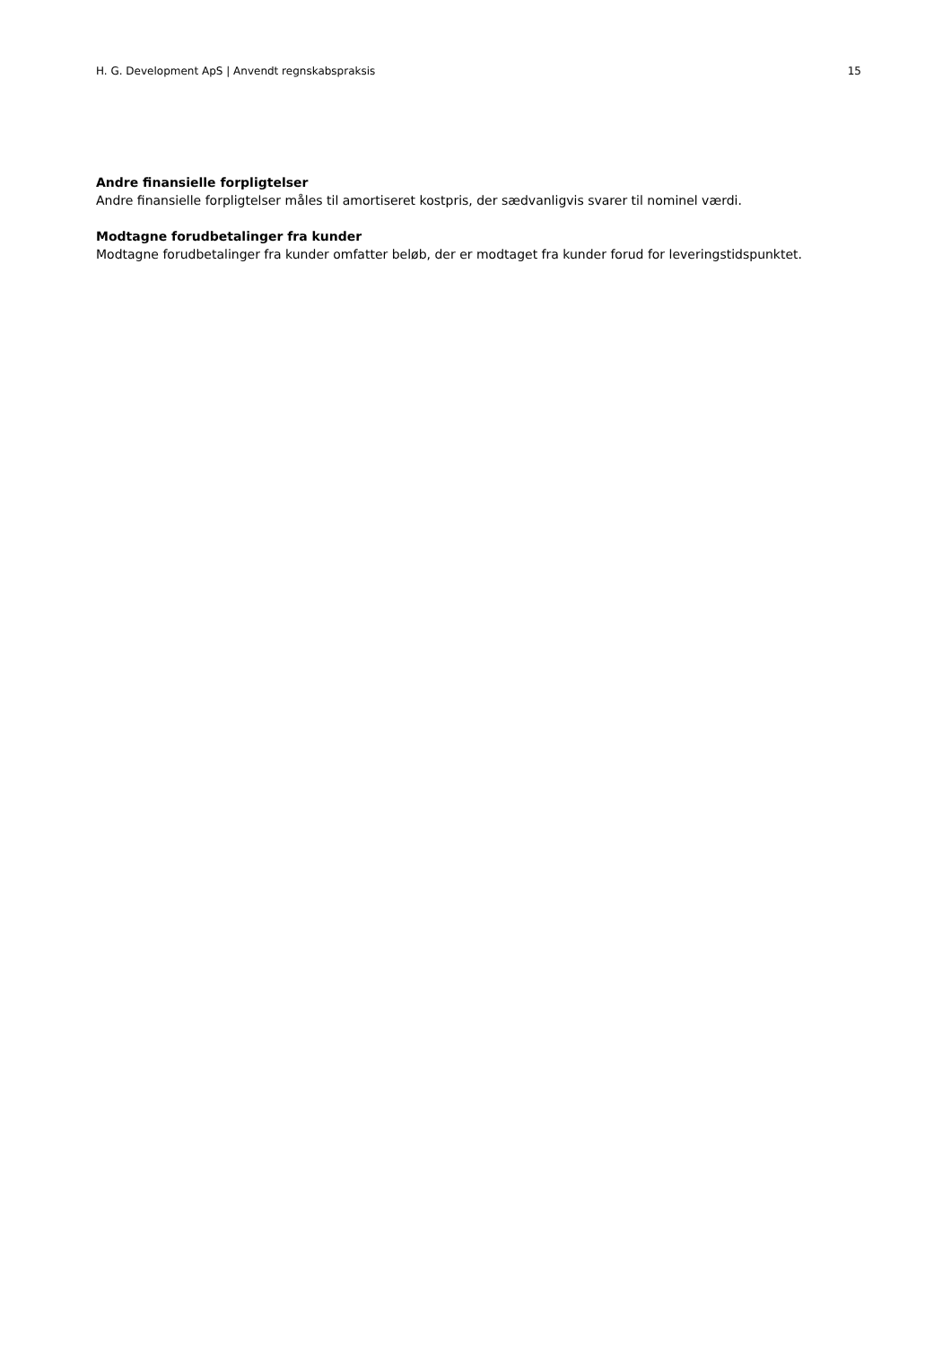H. G. Development ApS | Anvendt regnskabspraksis 15
Andre finansielle forpligtelser
Andre finansielle forpligtelser måles til amortiseret kostpris, der sædvanligvis svarer til nominel værdi.
Modtagne forudbetalinger fra kunder
Modtagne forudbetalinger fra kunder omfatter beløb, der er modtaget fra kunder forud for leveringstidspunktet.